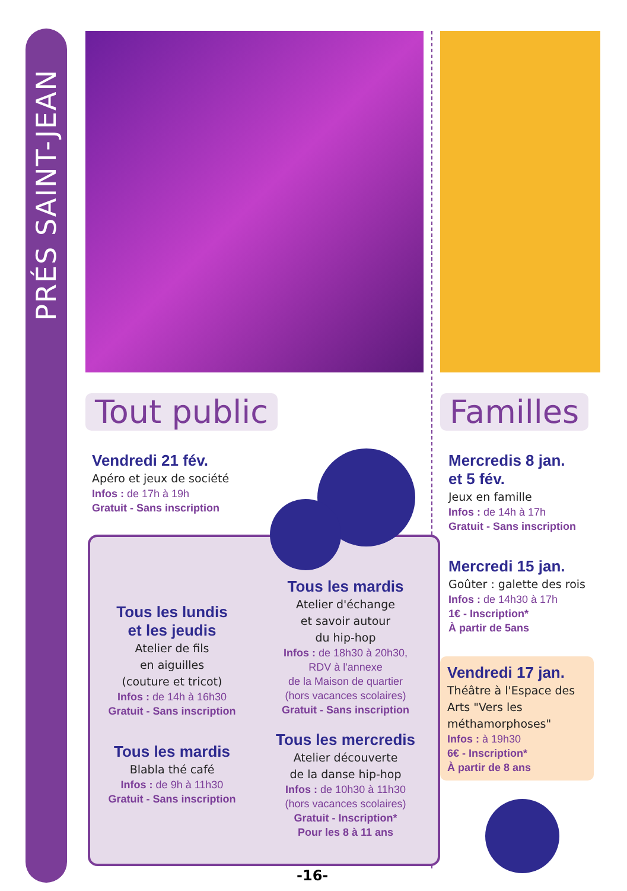PRÉS SAINT-JEAN
Tout public
Vendredi 21 fév.
Apéro et jeux de société
Infos : de 17h à 19h
Gratuit - Sans inscription
Tous les lundis
et les jeudis
Atelier de fils
en aiguilles
(couture et tricot)
Infos : de 14h à 16h30
Gratuit - Sans inscription
Tous les mardis
Blabla thé café
Infos : de 9h à 11h30
Gratuit - Sans inscription
Tous les mardis
Atelier d'échange
et savoir autour
du hip-hop
Infos : de 18h30 à 20h30,
RDV à l'annexe
de la Maison de quartier
(hors vacances scolaires)
Gratuit - Sans inscription
Tous les mercredis
Atelier découverte
de la danse hip-hop
Infos : de 10h30 à 11h30
(hors vacances scolaires)
Gratuit - Inscription*
Pour les 8 à 11 ans
Familles
Mercredis 8 jan.
et 5 fév.
Jeux en famille
Infos : de 14h à 17h
Gratuit - Sans inscription
Mercredi 15 jan.
Goûter : galette des rois
Infos : de 14h30 à 17h
1€ - Inscription*
À partir de 5ans
Vendredi 17 jan.
Théâtre à l'Espace des Arts "Vers les méthamorphoses"
Infos : à 19h30
6€ - Inscription*
À partir de 8 ans
-16-